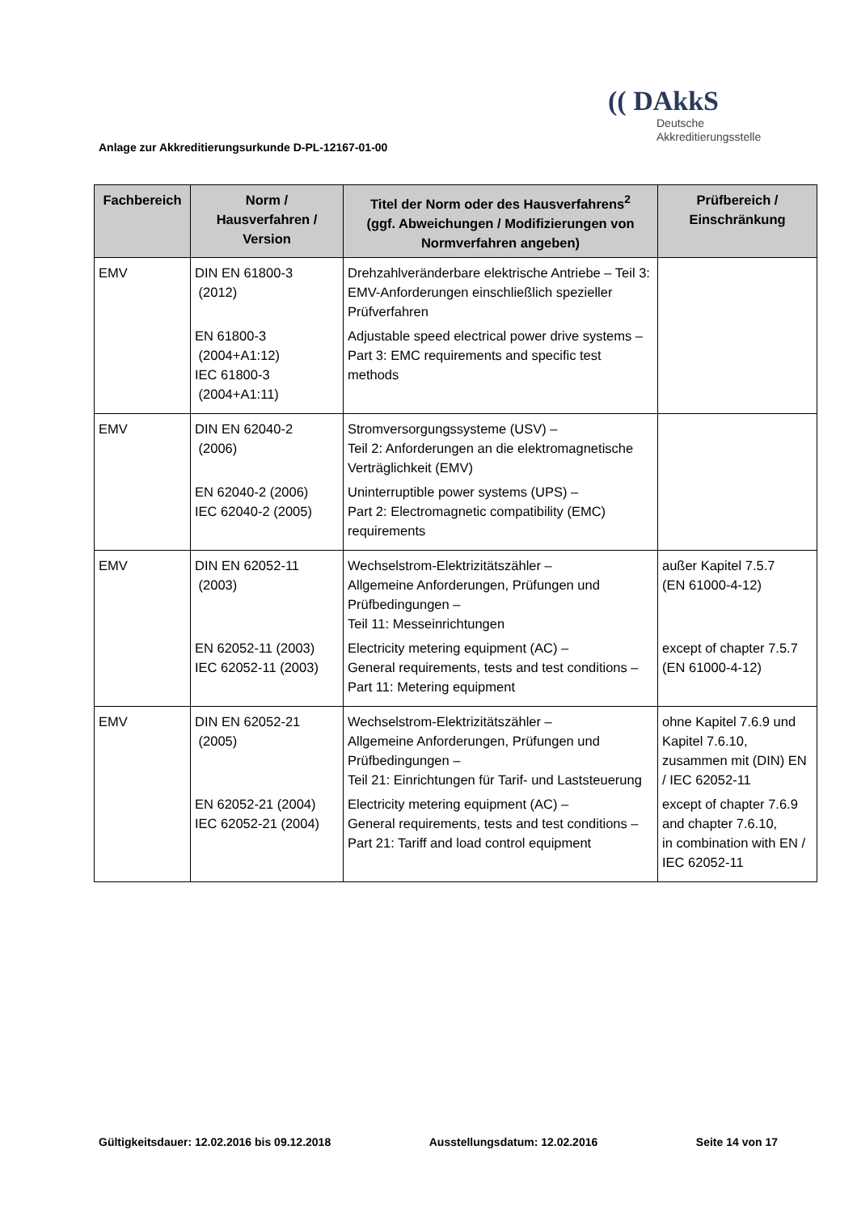Anlage zur Akkreditierungsurkunde D-PL-12167-01-00
(( DAkkS
Deutsche
Akkreditierungsstelle
| Fachbereich | Norm / Hausverfahren / Version | Titel der Norm oder des Hausverfahrens<sup>2</sup> (ggf. Abweichungen / Modifizierungen von Normverfahren angeben) | Prüfbereich / Einschränkung |
| --- | --- | --- | --- |
| EMV | DIN EN 61800-3 (2012) EN 61800-3 (2004+A1:12) IEC 61800-3 (2004+A1:11) | Drehzahlveränderbare elektrische Antriebe – Teil 3: EMV-Anforderungen einschließlich spezieller Prüfverfahren Adjustable speed electrical power drive systems – Part 3: EMC requirements and specific test methods | |
| EMV | DIN EN 62040-2 (2006) EN 62040-2 (2006) IEC 62040-2 (2005) | Stromversorgungssysteme (USV) – Teil 2: Anforderungen an die elektromagnetische Verträglichkeit (EMV) Uninterruptible power systems (UPS) – Part 2: Electromagnetic compatibility (EMC) requirements | |
| EMV | DIN EN 62052-11 (2003) EN 62052-11 (2003) IEC 62052-11 (2003) | Wechselstrom-Elektrizitätszähler – Allgemeine Anforderungen, Prüfungen und Prüfbedingungen – Teil 11: Messeinrichtungen Electricity metering equipment (AC) – General requirements, tests and test conditions – Part 11: Metering equipment | außer Kapitel 7.5.7 (EN 61000-4-12) except of chapter 7.5.7 (EN 61000-4-12) |
| EMV | DIN EN 62052-21 (2005) EN 62052-21 (2004) IEC 62052-21 (2004) | Wechselstrom-Elektrizitätszähler – Allgemeine Anforderungen, Prüfungen und Prüfbedingungen – Teil 21: Einrichtungen für Tarif- und Laststeuerung Electricity metering equipment (AC) – General requirements, tests and test conditions – Part 21: Tariff and load control equipment | ohne Kapitel 7.6.9 und Kapitel 7.6.10, zusammen mit (DIN) EN / IEC 62052-11 except of chapter 7.6.9 and chapter 7.6.10, in combination with EN / IEC 62052-11 |
Gültigkeitsdauer: 12.02.2016 bis 09.12.2018 Ausstellungsdatum: 12.02.2016 Seite 14 von 17